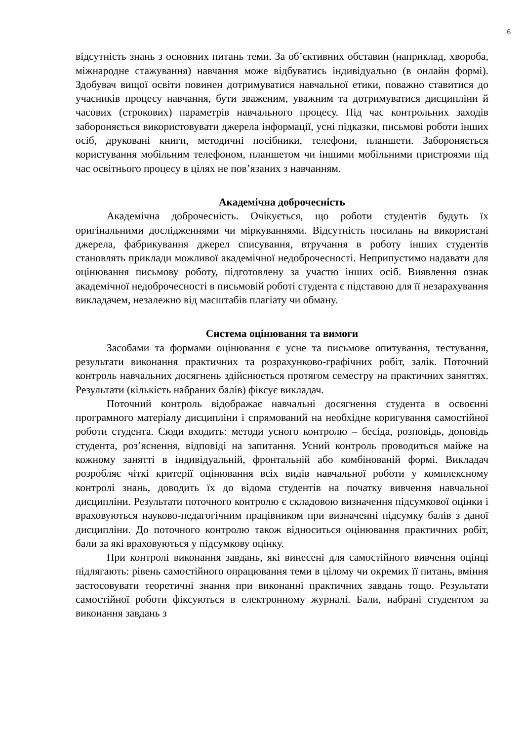6
відсутність знань з основних питань теми. За об’єктивних обставин (наприклад, хвороба, міжнародне стажування) навчання може відбуватись індивідуально (в онлайн формі). Здобувач вищої освіти повинен дотримуватися навчальної етики, поважно ставитися до учасників процесу навчання, бути зваженим, уважним та дотримуватися дисципліни й часових (строкових) параметрів навчального процесу. Під час контрольних заходів забороняється використовувати джерела інформації, усні підказки, письмові роботи інших осіб, друковані книги, методичні посібники, телефони, планшети. Забороняється користування мобільним телефоном, планшетом чи іншими мобільними пристроями під час освітнього процесу в цілях не пов’язаних з навчанням.
Академічна доброчесність
Академічна доброчесність. Очікується, що роботи студентів будуть їх оригінальними дослідженнями чи міркуваннями. Відсутність посилань на використані джерела, фабрикування джерел списування, втручання в роботу інших студентів становлять приклади можливої академічної недоброчесності. Неприпустимо надавати для оцінювання письмову роботу, підготовлену за участю інших осіб. Виявлення ознак академічної недоброчесності в письмовій роботі студента є підставою для її незарахування викладачем, незалежно від масштабів плагіату чи обману.
Система оцінювання та вимоги
Засобами та формами оцінювання є усне та письмове опитування, тестування, результати виконання практичних та розрахунково-графічних робіт, залік. Поточний контроль навчальних досягнень здійснюється протягом семестру на практичних заняттях. Результати (кількість набраних балів) фіксує викладач.
Поточний контроль відображає навчальні досягнення студента в освоєнні програмного матеріалу дисципліни і спрямований на необхідне коригування самостійної роботи студента. Сюди входить: методи усного контролю – бесіда, розповідь, доповідь студента, роз’яснення, відповіді на запитання. Усний контроль проводиться майже на кожному занятті в індивідуальній, фронтальній або комбінованій формі. Викладач розробляє чіткі критерії оцінювання всіх видів навчальної роботи у комплексному контролі знань, доводить їх до відома студентів на початку вивчення навчальної дисципліни. Результати поточного контролю є складовою визначення підсумкової оцінки і враховуються науково-педагогічним працівником при визначенні підсумку балів з даної дисципліни. До поточного контролю також відноситься оцінювання практичних робіт, бали за які враховуються у підсумкову оцінку.
При контролі виконання завдань, які винесені для самостійного вивчення оцінці підлягають: рівень самостійного опрацювання теми в цілому чи окремих її питань, вміння застосовувати теоретичні знання при виконанні практичних завдань тощо. Результати самостійної роботи фіксуються в електронному журналі. Бали, набрані студентом за виконання завдань з